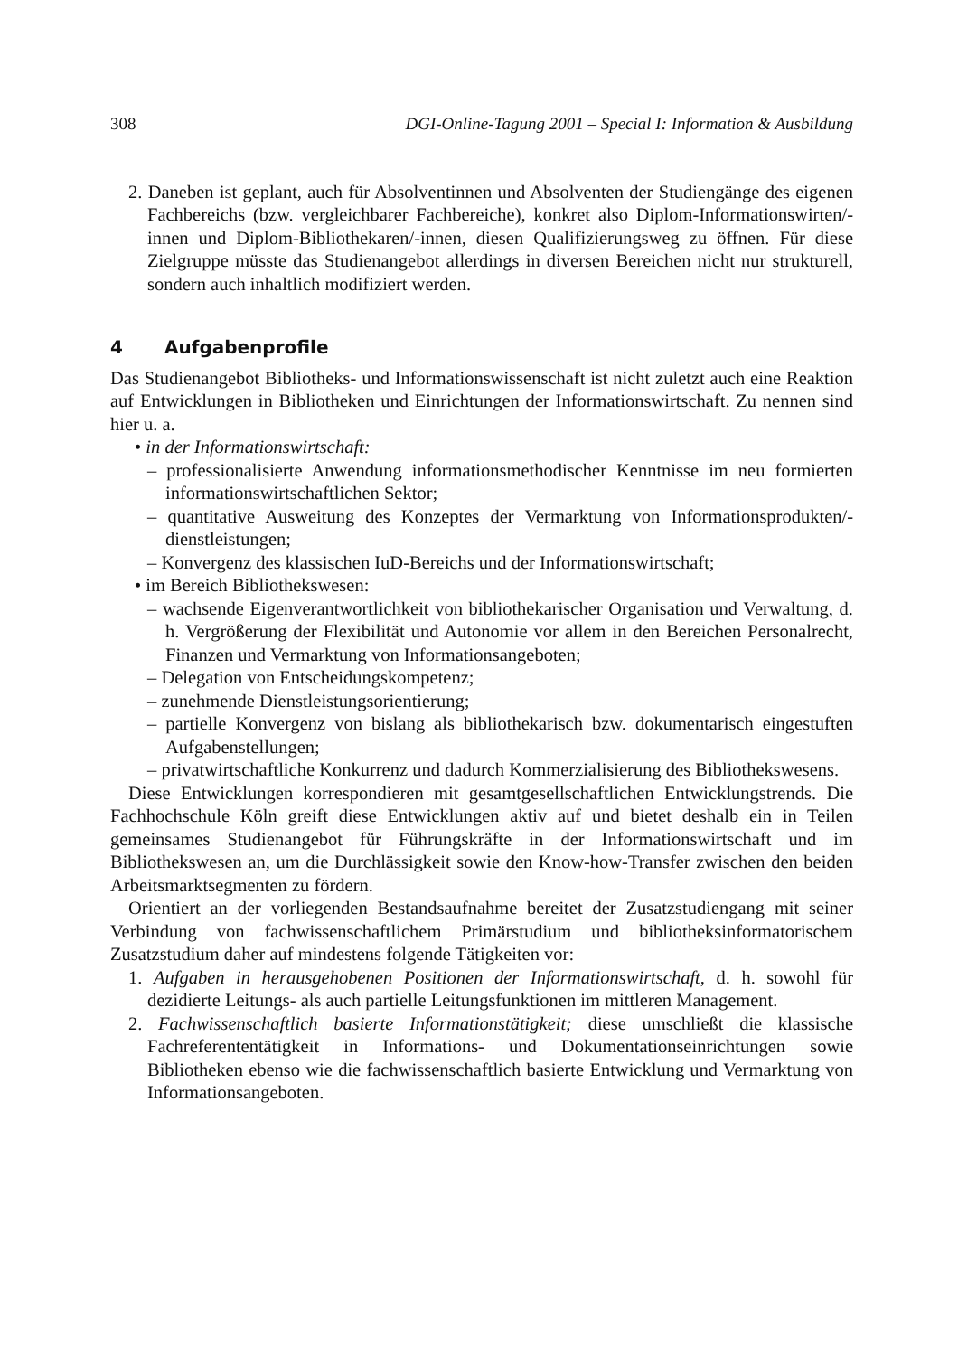308 DGI-Online-Tagung 2001 – Special I: Information & Ausbildung
2. Daneben ist geplant, auch für Absolventinnen und Absolventen der Studiengänge des eigenen Fachbereichs (bzw. vergleichbarer Fachbereiche), konkret also Diplom-Informationswirten/-innen und Diplom-Bibliothekaren/-innen, diesen Qualifizierungsweg zu öffnen. Für diese Zielgruppe müsste das Studienangebot allerdings in diversen Bereichen nicht nur strukturell, sondern auch inhaltlich modifiziert werden.
4 Aufgabenprofile
Das Studienangebot Bibliotheks- und Informationswissenschaft ist nicht zuletzt auch eine Reaktion auf Entwicklungen in Bibliotheken und Einrichtungen der Informationswirtschaft. Zu nennen sind hier u. a.
• in der Informationswirtschaft:
– professionalisierte Anwendung informationsmethodischer Kenntnisse im neu formierten informationswirtschaftlichen Sektor;
– quantitative Ausweitung des Konzeptes der Vermarktung von Informationsprodukten/-dienstleistungen;
– Konvergenz des klassischen IuD-Bereichs und der Informationswirtschaft;
• im Bereich Bibliothekswesen:
– wachsende Eigenverantwortlichkeit von bibliothekarischer Organisation und Verwaltung, d. h. Vergrößerung der Flexibilität und Autonomie vor allem in den Bereichen Personalrecht, Finanzen und Vermarktung von Informationsangeboten;
– Delegation von Entscheidungskompetenz;
– zunehmende Dienstleistungsorientierung;
– partielle Konvergenz von bislang als bibliothekarisch bzw. dokumentarisch eingestuften Aufgabenstellungen;
– privatwirtschaftliche Konkurrenz und dadurch Kommerzialisierung des Bibliothekswesens.
Diese Entwicklungen korrespondieren mit gesamtgesellschaftlichen Entwicklungstrends. Die Fachhochschule Köln greift diese Entwicklungen aktiv auf und bietet deshalb ein in Teilen gemeinsames Studienangebot für Führungskräfte in der Informationswirtschaft und im Bibliothekswesen an, um die Durchlässigkeit sowie den Know-how-Transfer zwischen den beiden Arbeitsmarktsegmenten zu fördern.
Orientiert an der vorliegenden Bestandsaufnahme bereitet der Zusatzstudiengang mit seiner Verbindung von fachwissenschaftlichem Primärstudium und bibliotheksinformatorischem Zusatzstudium daher auf mindestens folgende Tätigkeiten vor:
1. Aufgaben in herausgehobenen Positionen der Informationswirtschaft, d. h. sowohl für dezidierte Leitungs- als auch partielle Leitungsfunktionen im mittleren Management.
2. Fachwissenschaftlich basierte Informationstätigkeit; diese umschließt die klassische Fachreferententätigkeit in Informations- und Dokumentationseinrichtungen sowie Bibliotheken ebenso wie die fachwissenschaftlich basierte Entwicklung und Vermarktung von Informationsangeboten.